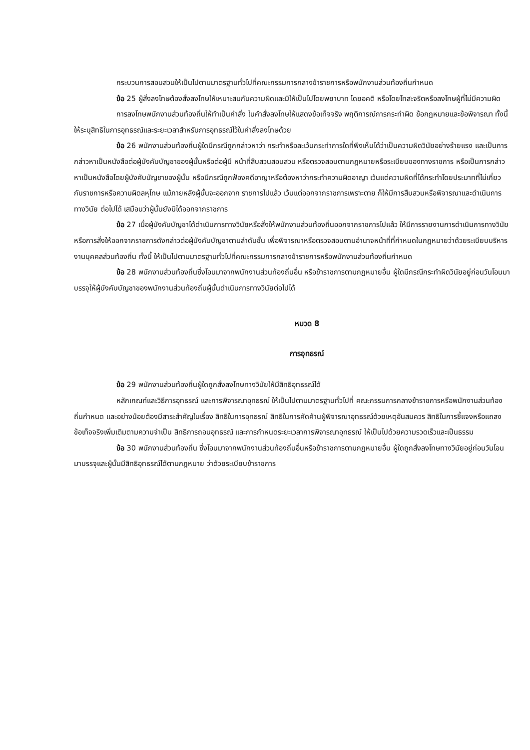กระบวนการสอบสวนให้เป็นไปตามมาตรฐานทั่วไปที่คณะกรรมการกลางข้าราชการหรือพนักงานส่วนท้องถิ่นกำหนด
ข้อ 25 ผู้สั่งลงโทษต้องสั่งลงโทษให้เหมาะสมกับความผิดและมิให้เป็นไปโดยพยาบาท โดยอคติ หรือโดยโทสะจริตหรือลงโทษผู้ที่ไม่มีความผิด
การลงโทษพนักงานส่วนท้องถิ่นให้ทำเป็นคำสั่ง ในคำสั่งลงโทษให้แสดงข้อเท็จจริง พฤติการณ์การกระทำผิด ข้อกฎหมายและข้อพิจารณา ทั้งนี้ ให้ระบุสิทธิในการอุทธรณ์และระยะเวลาสำหรับการอุทธรณ์ไว้ในคำสั่งลงโทษด้วย
ข้อ 26 พนักงานส่วนท้องถิ่นผู้ใดมีกรณีถูกกล่าวหาว่า กระทำหรือละเว้นกระทำการใดที่พึงเห็นได้ว่าเป็นความผิดวินัยอย่างร้ายแรง และเป็นการกล่าวหาเป็นหนังสือต่อผู้บังคับบัญชาของผู้นั้นหรือต่อผู้มี หน้าที่สืบสวนสอบสวน หรือตรวจสอบตามกฎหมายหรือระเบียบของทางราชการ หรือเป็นการกล่าวหาเป็นหนังสือโดยผู้บังคับบัญชาของผู้นั้น หรือมีกรณีถูกฟ้องคดีอาญาหรือต้องหาว่ากระทำความผิดอาญา เว้นแต่ความผิดที่ได้กระทำโดยประมาทที่ไม่เกี่ยวกับราชการหรือความผิดลหุโทษ แม้ภายหลังผู้นั้นจะออกจาก ราชการไปแล้ว เว้นแต่ออกจากราชการเพราะตาย ก็ให้มีการสืบสวนหรือพิจารณาและดำเนินการทางวินัย ต่อไปได้ เสมือนว่าผู้นั้นยังมิได้ออกจากราชการ
ข้อ 27 เมื่อผู้บังคับบัญชาได้ดำเนินการทางวินัยหรือสั่งให้พนักงานส่วนท้องถิ่นออกจากราชการไปแล้ว ให้มีการรายงานการดำเนินการทางวินัย หรือการสั่งให้ออกจากราชการดังกล่าวต่อผู้บังคับบัญชาตามลำดับชั้น เพื่อพิจารณาหรือตรวจสอบตามอำนาจหน้าที่ที่กำหนดในกฎหมายว่าด้วยระเบียบบริหารงานบุคคลส่วนท้องถิ่น ทั้งนี้ ให้เป็นไปตามมาตรฐานทั่วไปที่คณะกรรมการกลางข้าราชการหรือพนักงานส่วนท้องถิ่นกำหนด
ข้อ 28 พนักงานส่วนท้องถิ่นซึ่งโอนมาจากพนักงานส่วนท้องถิ่นอื่น หรือข้าราชการตามกฎหมายอื่น ผู้ใดมีกรณีกระทำผิดวินัยอยู่ก่อนวันโอนมาบรรจุให้ผู้บังคับบัญชาของพนักงานส่วนท้องถิ่นผู้นั้นดำเนินการทางวินัยต่อไปได้
หมวด 8
การอุทธรณ์
ข้อ 29 พนักงานส่วนท้องถิ่นผู้ใดถูกสั่งลงโทษทางวินัยให้มีสิทธิอุทธรณ์ได้
หลักเกณฑ์และวิธีการอุทธรณ์ และการพิจารณาอุทธรณ์ ให้เป็นไปตามมาตรฐานทั่วไปที่ คณะกรรมการกลางข้าราชการหรือพนักงานส่วนท้องถิ่นกำหนด และอย่างน้อยต้องมีสาระสำคัญในเรื่อง สิทธิในการอุทธรณ์ สิทธิในการคัดค้านผู้พิจารณาอุทธรณ์ด้วยเหตุอันสมควร สิทธิในการชี้แจงหรือแถลง ข้อเท็จจริงเพิ่มเติมตามความจำเป็น สิทธิการถอนอุทธรณ์ และการกำหนดระยะเวลาการพิจารณาอุทธรณ์ ให้เป็นไปด้วยความรวดเร็วและเป็นธรรม
ข้อ 30 พนักงานส่วนท้องถิ่น ซึ่งโอนมาจากพนักงานส่วนท้องถิ่นอื่นหรือข้าราชการตามกฎหมายอื่น ผู้ใดถูกสั่งลงโทษทางวินัยอยู่ก่อนวันโอนมาบรรจุและผู้นั้นมีสิทธิอุทธรณ์ได้ตามกฎหมาย ว่าด้วยระเบียบข้าราชการ